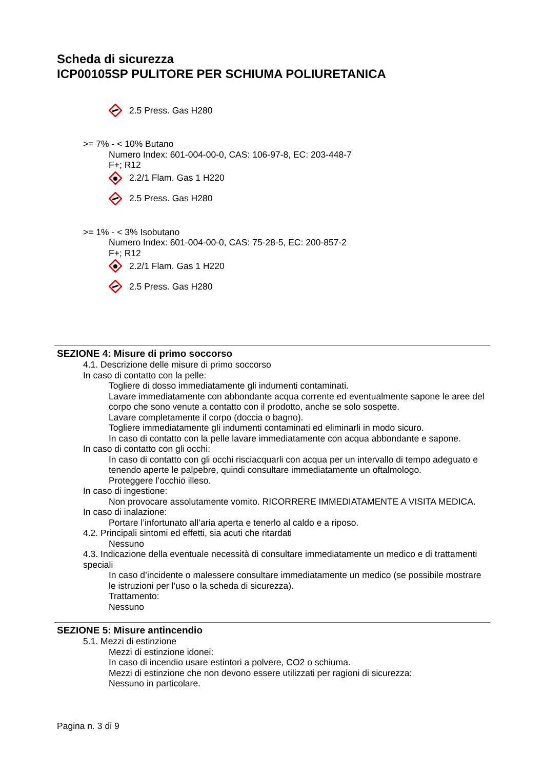Scheda di sicurezza
ICP00105SP PULITORE PER SCHIUMA POLIURETANICA
2.5 Press. Gas H280
>= 7% - < 10% Butano
Numero Index: 601-004-00-0, CAS: 106-97-8, EC: 203-448-7
F+; R12
2.2/1 Flam. Gas 1 H220
2.5 Press. Gas H280
>= 1% - < 3% Isobutano
Numero Index: 601-004-00-0, CAS: 75-28-5, EC: 200-857-2
F+; R12
2.2/1 Flam. Gas 1 H220
2.5 Press. Gas H280
SEZIONE 4: Misure di primo soccorso
4.1. Descrizione delle misure di primo soccorso
In caso di contatto con la pelle:
Togliere di dosso immediatamente gli indumenti contaminati.
Lavare immediatamente con abbondante acqua corrente ed eventualmente sapone le aree del corpo che sono venute a contatto con il prodotto, anche se solo sospette.
Lavare completamente il corpo (doccia o bagno).
Togliere immediatamente gli indumenti contaminati ed eliminarli in modo sicuro.
In caso di contatto con la pelle lavare immediatamente con acqua abbondante e sapone.
In caso di contatto con gli occhi:
In caso di contatto con gli occhi risciacquarli con acqua per un intervallo di tempo adeguato e tenendo aperte le palpebre, quindi consultare immediatamente un oftalmologo.
Proteggere l’occhio illeso.
In caso di ingestione:
Non provocare assolutamente vomito. RICORRERE IMMEDIATAMENTE A VISITA MEDICA.
In caso di inalazione:
Portare l’infortunato all’aria aperta e tenerlo al caldo e a riposo.
4.2. Principali sintomi ed effetti, sia acuti che ritardati
Nessuno
4.3. Indicazione della eventuale necessità di consultare immediatamente un medico e di trattamenti speciali
In caso d’incidente o malessere consultare immediatamente un medico (se possibile mostrare le istruzioni per l’uso o la scheda di sicurezza).
Trattamento:
Nessuno
SEZIONE 5: Misure antincendio
5.1. Mezzi di estinzione
Mezzi di estinzione idonei:
In caso di incendio usare estintori a polvere, CO2 o schiuma.
Mezzi di estinzione che non devono essere utilizzati per ragioni di sicurezza:
Nessuno in particolare.
Pagina n. 3 di 9